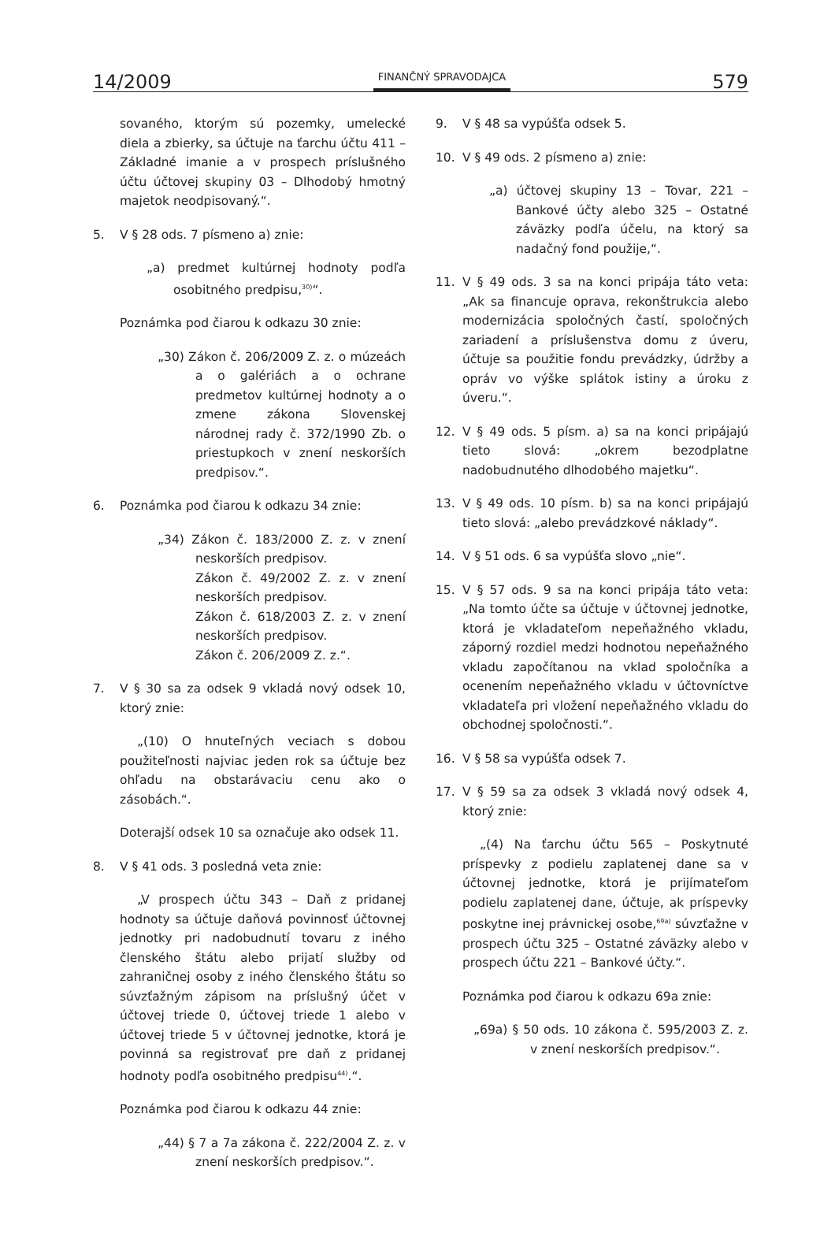14/2009 FINANČNÝ SPRAVODAJCA 579
sovaného, ktorým sú pozemky, umelecké diela a zbierky, sa účtuje na ťarchu účtu 411 – Základné imanie a v prospech príslušného účtu účtovej skupiny 03 – Dlhodobý hmotný majetok neodpisovaný.“.
5. V § 28 ods. 7 písmeno a) znie:
„a) predmet kultúrnej hodnoty podľa osobitného predpisu,<sup>30)</sup>“.
Poznámka pod čiarou k odkazu 30 znie:
„30) Zákon č. 206/2009 Z. z. o múzeách a o galériách a o ochrane predmetov kultúrnej hodnoty a o zmene zákona Slovenskej národnej rady č. 372/1990 Zb. o priestupkoch v znení neskorších predpisov.“.
6. Poznámka pod čiarou k odkazu 34 znie:
„34) Zákon č. 183/2000 Z. z. v znení neskorších predpisov.
Zákon č. 49/2002 Z. z. v znení neskorších predpisov.
Zákon č. 618/2003 Z. z. v znení neskorších predpisov.
Zákon č. 206/2009 Z. z.“.
7. V § 30 sa za odsek 9 vkladá nový odsek 10, ktorý znie:
„(10) O hnuteľných veciach s dobou použiteľnosti najviac jeden rok sa účtuje bez ohľadu na obstarávaciu cenu ako o zásobách.“.
Doterajší odsek 10 sa označuje ako odsek 11.
8. V § 41 ods. 3 posledná veta znie:
„V prospech účtu 343 – Daň z pridanej hodnoty sa účtuje daňová povinnosť účtovnej jednotky pri nadobudnutí tovaru z iného členského štátu alebo prijatí služby od zahraničnej osoby z iného členského štátu so súvzťažným zápisom na príslušný účet v účtovej triede 0, účtovej triede 1 alebo v účtovej triede 5 v účtovnej jednotke, ktorá je povinná sa registrovať pre daň z pridanej hodnoty podľa osobitného predpisu<sup>44)</sup>.“.
Poznámka pod čiarou k odkazu 44 znie:
„44) § 7 a 7a zákona č. 222/2004 Z. z. v znení neskorších predpisov.“.
9. V § 48 sa vypúšťa odsek 5.
10. V § 49 ods. 2 písmeno a) znie:
„a) účtovej skupiny 13 – Tovar, 221 – Bankové účty alebo 325 – Ostatné záväzky podľa účelu, na ktorý sa nadačný fond použije,“.
11. V § 49 ods. 3 sa na konci pripája táto veta: „Ak sa financuje oprava, rekonštrukcia alebo modernizácia spoločných častí, spoločných zariadení a príslušenstva domu z úveru, účtuje sa použitie fondu prevádzky, údržby a opráv vo výške splátok istiny a úroku z úveru.“.
12. V § 49 ods. 5 písm. a) sa na konci pripájajú tieto slová: „okrem bezodplatne nadobudnutého dlhodobého majetku“.
13. V § 49 ods. 10 písm. b) sa na konci pripájajú tieto slová: „alebo prevádzkové náklady“.
14. V § 51 ods. 6 sa vypúšťa slovo „nie“.
15. V § 57 ods. 9 sa na konci pripája táto veta: „Na tomto účte sa účtuje v účtovnej jednotke, ktorá je vkladateľom nepeňažného vkladu, záporný rozdiel medzi hodnotou nepeňažného vkladu započítanou na vklad spoločníka a ocenením nepeňažného vkladu v účtovníctve vkladateľa pri vložení nepeňažného vkladu do obchodnej spoločnosti.“.
16. V § 58 sa vypúšťa odsek 7.
17. V § 59 sa za odsek 3 vkladá nový odsek 4, ktorý znie:
„(4) Na ťarchu účtu 565 – Poskytnuté príspevky z podielu zaplatenej dane sa v účtovnej jednotke, ktorá je prijímateľom podielu zaplatenej dane, účtuje, ak príspevky poskytne inej právnickej osobe,<sup>69a)</sup> súvzťažne v prospech účtu 325 – Ostatné záväzky alebo v prospech účtu 221 – Bankové účty.“.
Poznámka pod čiarou k odkazu 69a znie:
„69a) § 50 ods. 10 zákona č. 595/2003 Z. z. v znení neskorších predpisov.“.